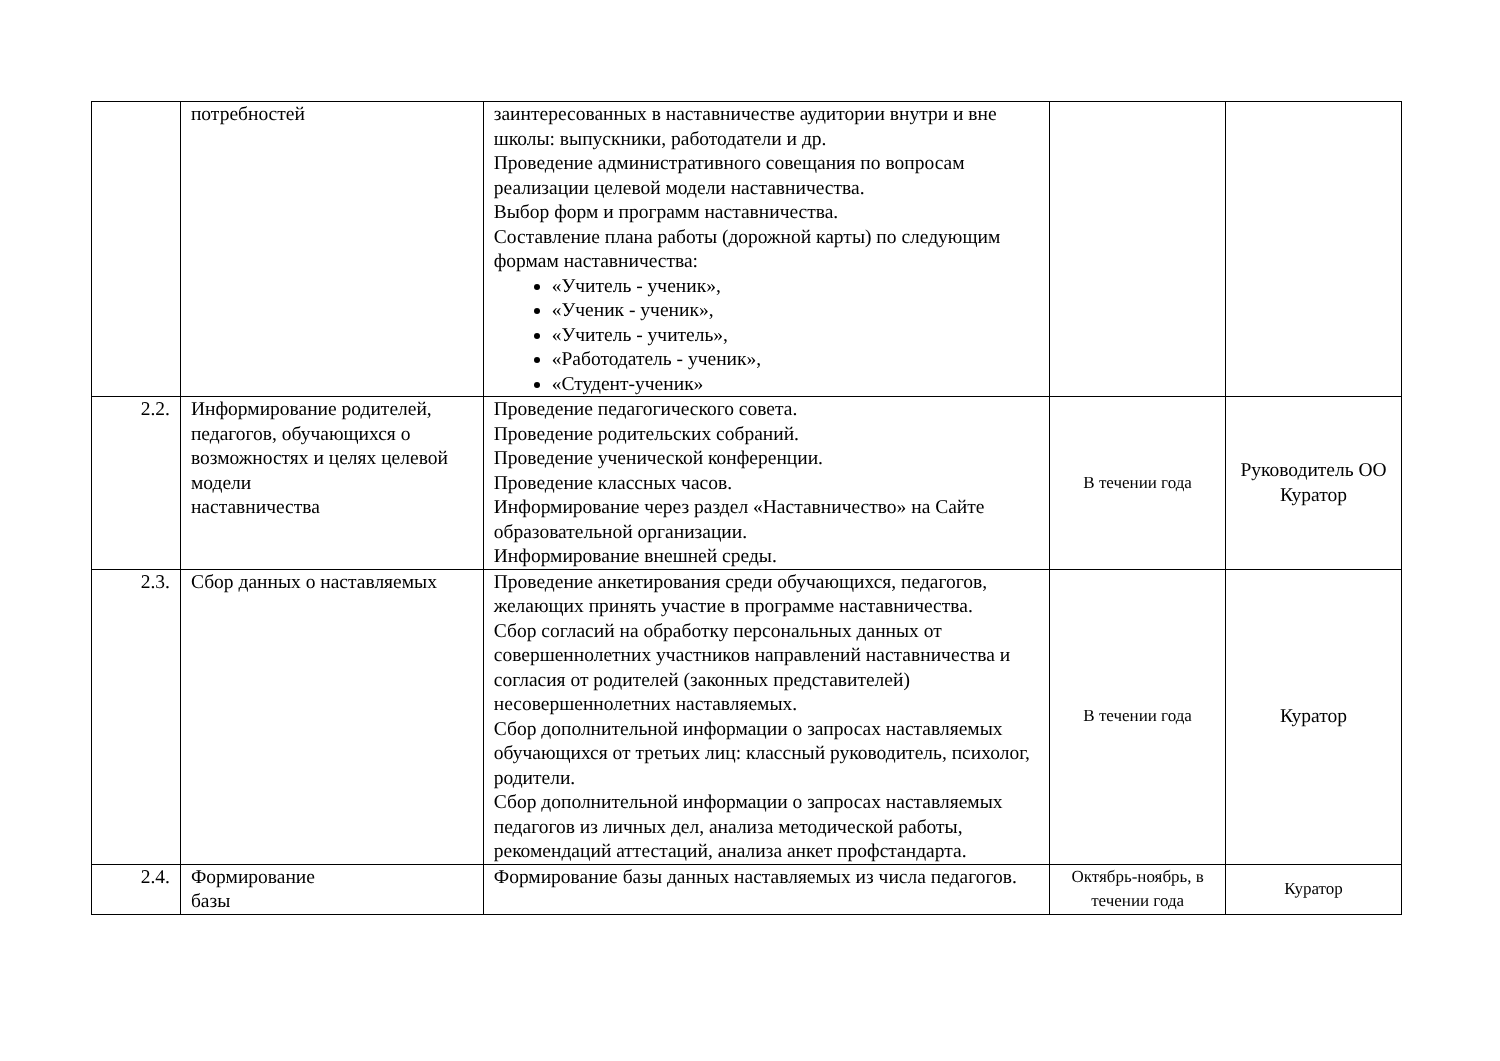| | потребностей | заинтересованных в наставничестве аудитории внутри и вне школы: выпускники, работодатели и др. Проведение административного совещания по вопросам реализации целевой модели наставничества. Выбор форм и программ наставничества. Составление плана работы (дорожной карты) по следующим формам наставничества: «Учитель - ученик», «Ученик - ученик», «Учитель - учитель», «Работодатель - ученик», «Студент-ученик» | | |
| 2.2. | Информирование родителей, педагогов, обучающихся о возможностях и целях целевой модели наставничества | Проведение педагогического совета. Проведение родительских собраний. Проведение ученической конференции. Проведение классных часов. Информирование через раздел «Наставничество» на Сайте образовательной организации. Информирование внешней среды. | В течении года | Руководитель ОО Куратор |
| 2.3. | Сбор данных о наставляемых | Проведение анкетирования среди обучающихся, педагогов, желающих принять участие в программе наставничества. Сбор согласий на обработку персональных данных от совершеннолетних участников направлений наставничества и согласия от родителей (законных представителей) несовершеннолетних наставляемых. Сбор дополнительной информации о запросах наставляемых обучающихся от третьих лиц: классный руководитель, психолог, родители. Сбор дополнительной информации о запросах наставляемых педагогов из личных дел, анализа методической работы, рекомендаций аттестаций, анализа анкет профстандарта. | В течении года | Куратор |
| 2.4. | Формирование базы | Формирование базы данных наставляемых из числа педагогов. | Октябрь-ноябрь, в течении года | Куратор |